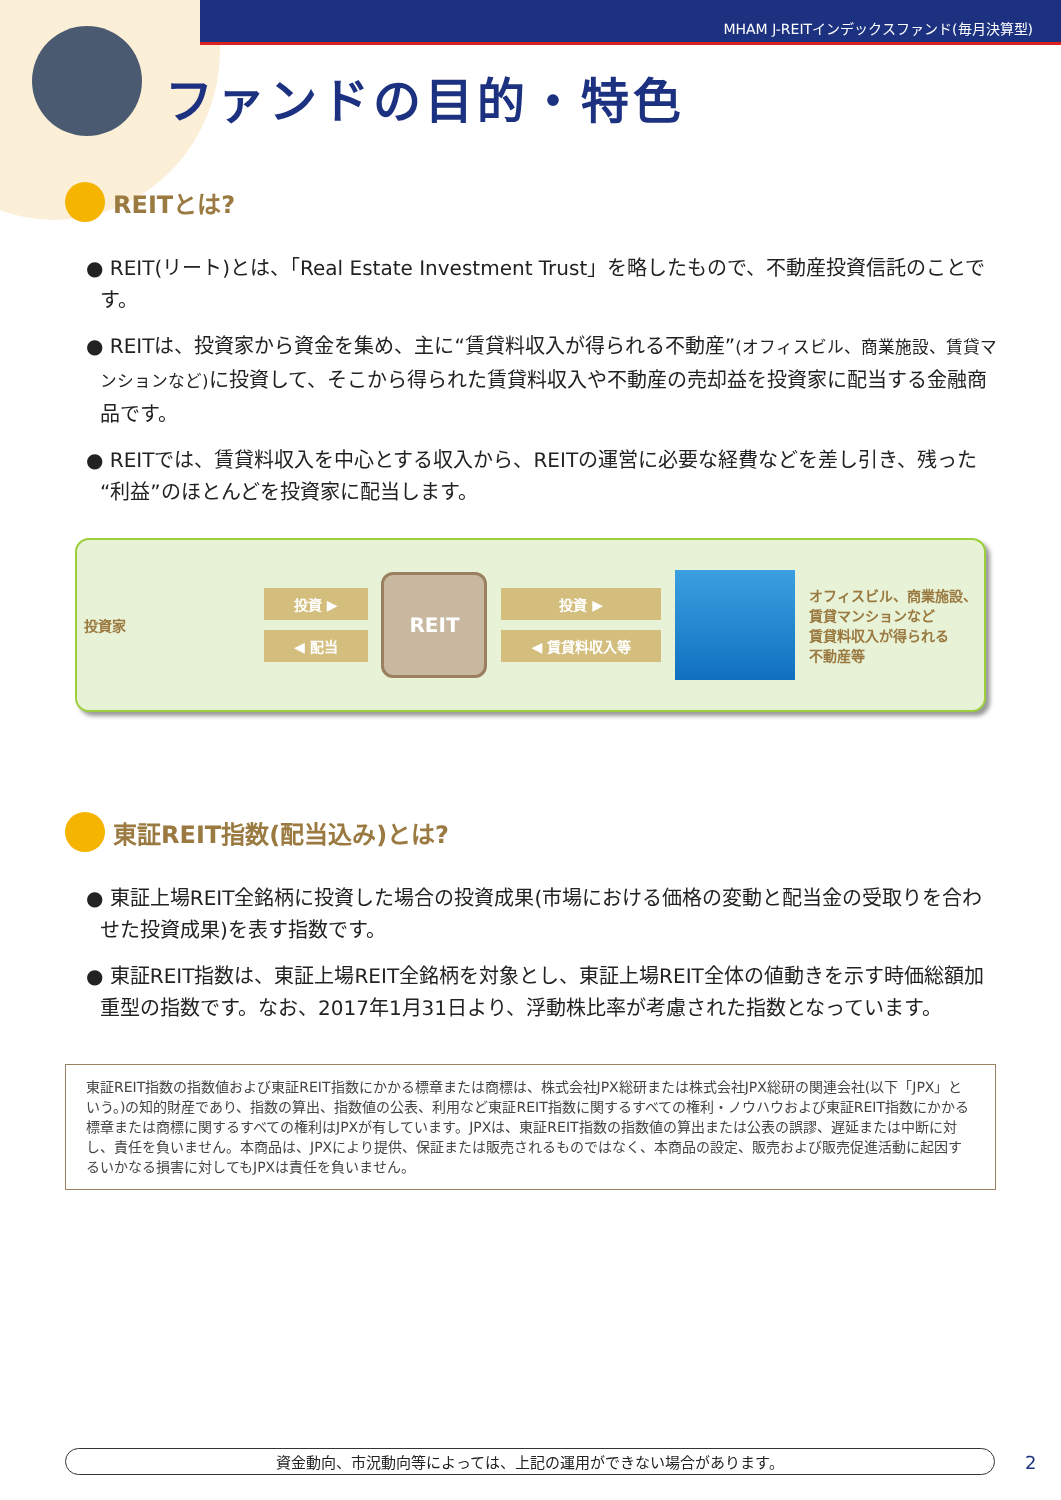MHAM J-REITインデックスファンド(毎月決算型)
ファンドの目的・特色
REITとは?
● REIT(リート)とは、「Real Estate Investment Trust」を略したもので、不動産投資信託のことです。
● REITは、投資家から資金を集め、主に“賃貸料収入が得られる不動産”(オフィスビル、商業施設、賃貸マンションなど) に投資して、そこから得られた賃貸料収入や不動産の売却益を投資家に配当する金融商品です。
● REITでは、賃貸料収入を中心とする収入から、REITの運営に必要な経費などを差し引き、残った“利益”のほとんどを投資家に配当します。
投資家
投資 ▶
◀ 配当
REIT
投資 ▶
◀ 賃貸料収入等
オフィスビル、商業施設、
賃貸マンションなど
賃貸料収入が得られる
不動産等
東証REIT指数(配当込み)とは?
● 東証上場REIT全銘柄に投資した場合の投資成果(市場における価格の変動と配当金の受取りを合わせた投資成果)を表す指数です。
● 東証REIT指数は、東証上場REIT全銘柄を対象とし、東証上場REIT全体の値動きを示す時価総額加重型の指数です。なお、2017年1月31日より、浮動株比率が考慮された指数となっています。
東証REIT指数の指数値および東証REIT指数にかかる標章または商標は、株式会社JPX総研または株式会社JPX総研の関連会社(以下「JPX」という。)の知的財産であり、指数の算出、指数値の公表、利用など東証REIT指数に関するすべての権利・ノウハウおよび東証REIT指数にかかる標章または商標に関するすべての権利はJPXが有しています。JPXは、東証REIT指数の指数値の算出または公表の誤謬、遅延または中断に対し、責任を負いません。本商品は、JPXにより提供、保証または販売されるものではなく、本商品の設定、販売および販売促進活動に起因するいかなる損害に対してもJPXは責任を負いません。
資金動向、市況動向等によっては、上記の運用ができない場合があります。 2